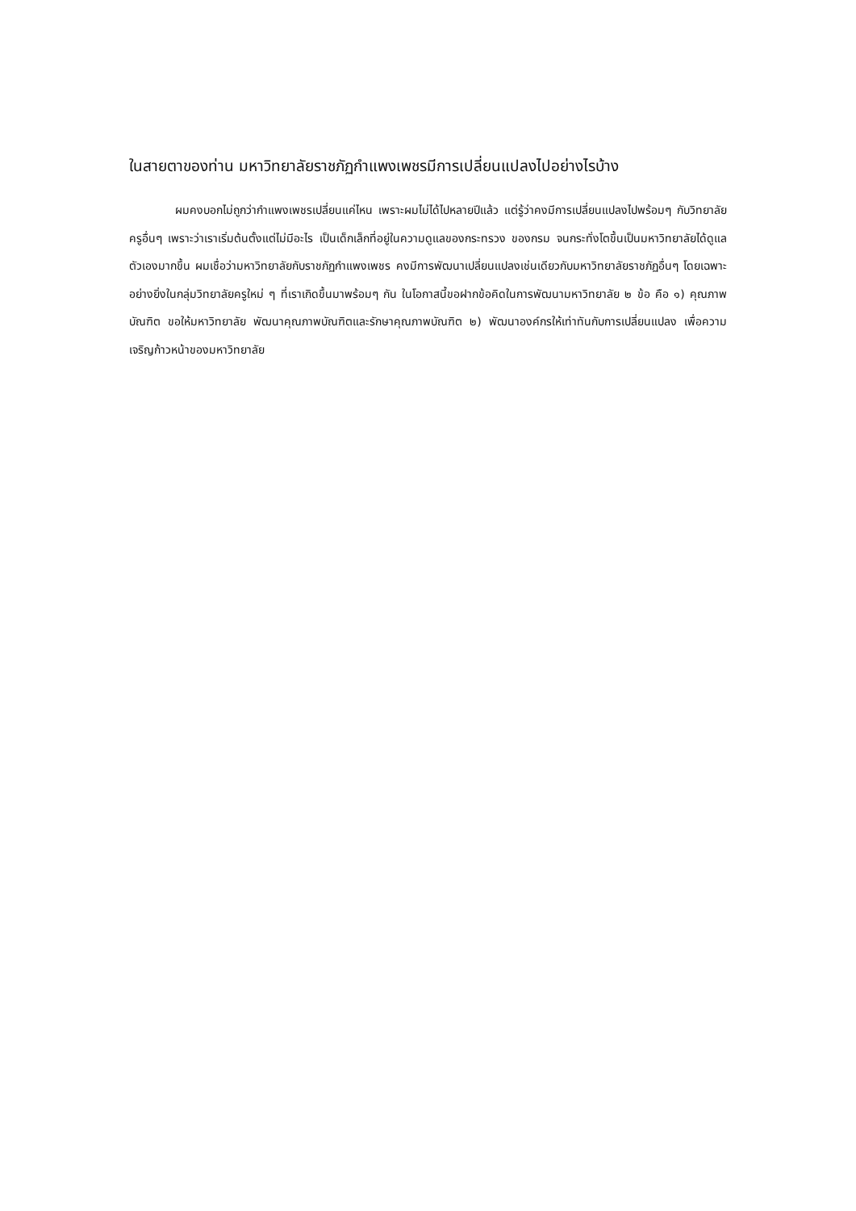ในสายตาของท่าน มหาวิทยาลัยราชภัฏกำแพงเพชรมีการเปลี่ยนแปลงไปอย่างไรบ้าง
ผมคงบอกไม่ถูกว่ากำแพงเพชรเปลี่ยนแค่ไหน เพราะผมไม่ได้ไปหลายปีแล้ว แต่รู้ว่าคงมีการเปลี่ยนแปลงไปพร้อมๆ กับวิทยาลัยครูอื่นๆ เพราะว่าเราเริ่มต้นตั้งแต่ไม่มีอะไร เป็นเด็กเล็กที่อยู่ในความดูแลของกระทรวง ของกรม จนกระทั่งโตขึ้นเป็นมหาวิทยาลัยได้ดูแลตัวเองมากขึ้น ผมเชื่อว่ามหาวิทยาลัยกับราชภัฏกำแพงเพชร คงมีการพัฒนาเปลี่ยนแปลงเช่นเดียวกับมหาวิทยาลัยราชภัฏอื่นๆ โดยเฉพาะอย่างยิ่งในกลุ่มวิทยาลัยครูใหม่ ๆ ที่เราเกิดขึ้นมาพร้อมๆ กัน ในโอกาสนี้ขอฝากข้อคิดในการพัฒนามหาวิทยาลัย ๒ ข้อ คือ ๑) คุณภาพบัณฑิต ขอให้มหาวิทยาลัย พัฒนาคุณภาพบัณฑิตและรักษาคุณภาพบัณฑิต ๒) พัฒนาองค์กรให้เท่าทันกับการเปลี่ยนแปลง เพื่อความเจริญก้าวหน้าของมหาวิทยาลัย